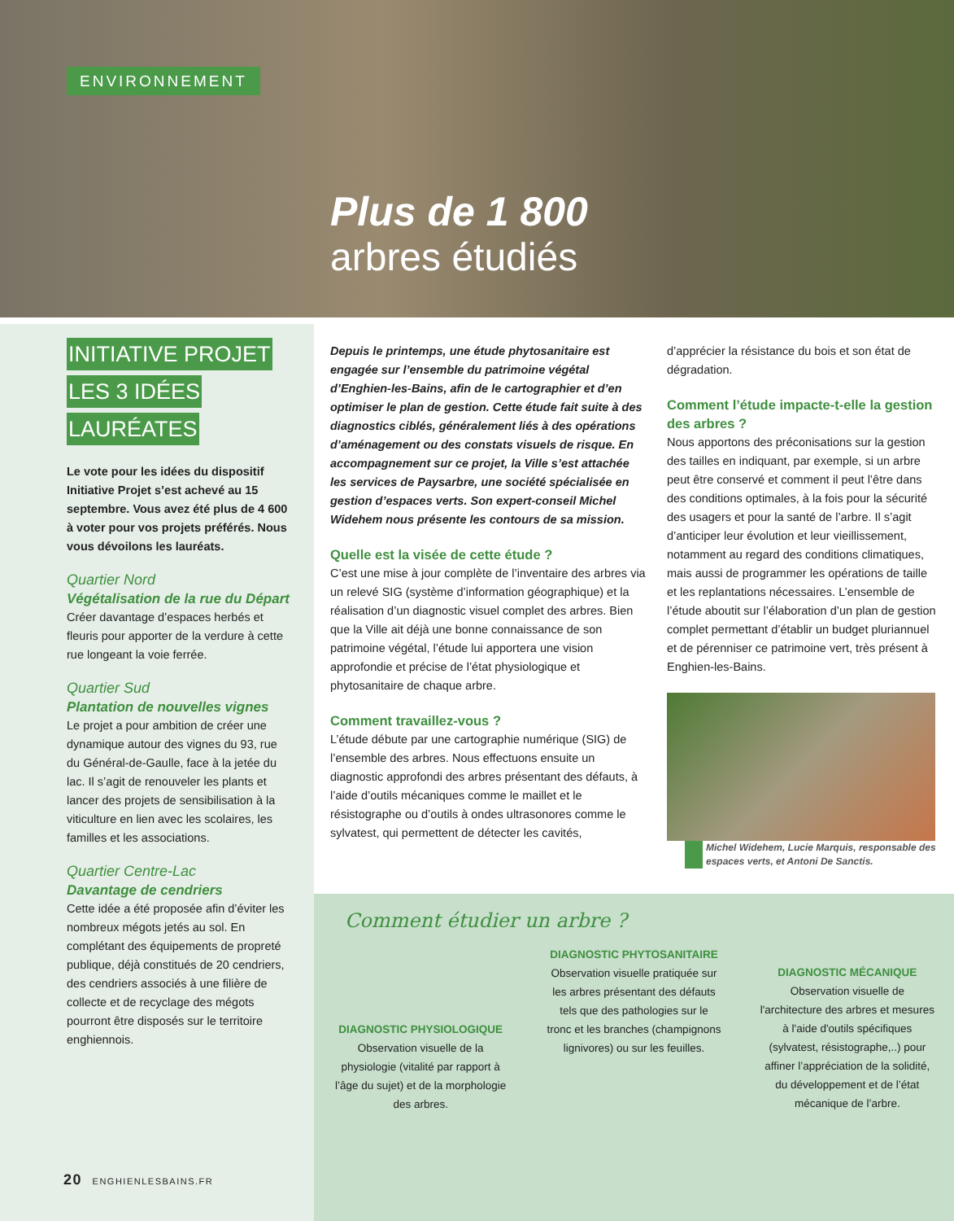ENVIRONNEMENT
Plus de 1 800
arbres étudiés
INITIATIVE PROJET
LES 3 IDÉES
LAURÉATES
Le vote pour les idées du dispositif Initiative Projet s’est achevé au 15 septembre. Vous avez été plus de 4 600 à voter pour vos projets préférés. Nous vous dévoilons les lauréats.
Quartier Nord
Végétalisation de la rue du Départ
Créer davantage d’espaces herbés et fleuris pour apporter de la verdure à cette rue longeant la voie ferrée.
Quartier Sud
Plantation de nouvelles vignes
Le projet a pour ambition de créer une dynamique autour des vignes du 93, rue du Général-de-Gaulle, face à la jetée du lac. Il s’agit de renouveler les plants et lancer des projets de sensibilisation à la viticulture en lien avec les scolaires, les familles et les associations.
Quartier Centre-Lac
Davantage de cendriers
Cette idée a été proposée afin d’éviter les nombreux mégots jetés au sol. En complétant des équipements de propreté publique, déjà constitués de 20 cendriers, des cendriers associés à une filière de collecte et de recyclage des mégots pourront être disposés sur le territoire enghiennois.
Depuis le printemps, une étude phytosanitaire est engagée sur l’ensemble du patrimoine végétal d’Enghien-les-Bains, afin de le cartographier et d’en optimiser le plan de gestion. Cette étude fait suite à des diagnostics ciblés, généralement liés à des opérations d’aménagement ou des constats visuels de risque. En accompagnement sur ce projet, la Ville s’est attachée les services de Paysarbre, une société spécialisée en gestion d’espaces verts. Son expert-conseil Michel Widehem nous présente les contours de sa mission.
Quelle est la visée de cette étude ?
C’est une mise à jour complète de l’inventaire des arbres via un relevé SIG (système d’information géographique) et la réalisation d’un diagnostic visuel complet des arbres. Bien que la Ville ait déjà une bonne connaissance de son patrimoine végétal, l’étude lui apportera une vision approfondie et précise de l’état physiologique et phytosanitaire de chaque arbre.
Comment travaillez-vous ?
L’étude débute par une cartographie numérique (SIG) de l’ensemble des arbres. Nous effectuons ensuite un diagnostic approfondi des arbres présentant des défauts, à l’aide d’outils mécaniques comme le maillet et le résistographe ou d’outils à ondes ultrasonores comme le sylvatest, qui permettent de détecter les cavités,
d’apprécier la résistance du bois et son état de dégradation.
Comment l’étude impacte-t-elle la gestion des arbres ?
Nous apportons des préconisations sur la gestion des tailles en indiquant, par exemple, si un arbre peut être conservé et comment il peut l’être dans des conditions optimales, à la fois pour la sécurité des usagers et pour la santé de l’arbre. Il s’agit d’anticiper leur évolution et leur vieillissement, notamment au regard des conditions climatiques, mais aussi de programmer les opérations de taille et les replantations nécessaires. L’ensemble de l’étude aboutit sur l’élaboration d’un plan de gestion complet permettant d’établir un budget pluriannuel et de pérenniser ce patrimoine vert, très présent à Enghien-les-Bains.
Michel Widehem, Lucie Marquis, responsable des espaces verts, et Antoni De Sanctis.
Comment étudier un arbre ?
DIAGNOSTIC PHYSIOLOGIQUE
Observation visuelle de la physiologie (vitalité par rapport à l’âge du sujet) et de la morphologie des arbres.
DIAGNOSTIC PHYTOSANITAIRE
Observation visuelle pratiquée sur les arbres présentant des défauts tels que des pathologies sur le tronc et les branches (champignons lignivores) ou sur les feuilles.
DIAGNOSTIC MÉCANIQUE
Observation visuelle de l'architecture des arbres et mesures à l'aide d'outils spécifiques (sylvatest, résistographe,..) pour affiner l’appréciation de la solidité, du développement et de l’état mécanique de l’arbre.
20 ENGHIENLESBAINS.FR